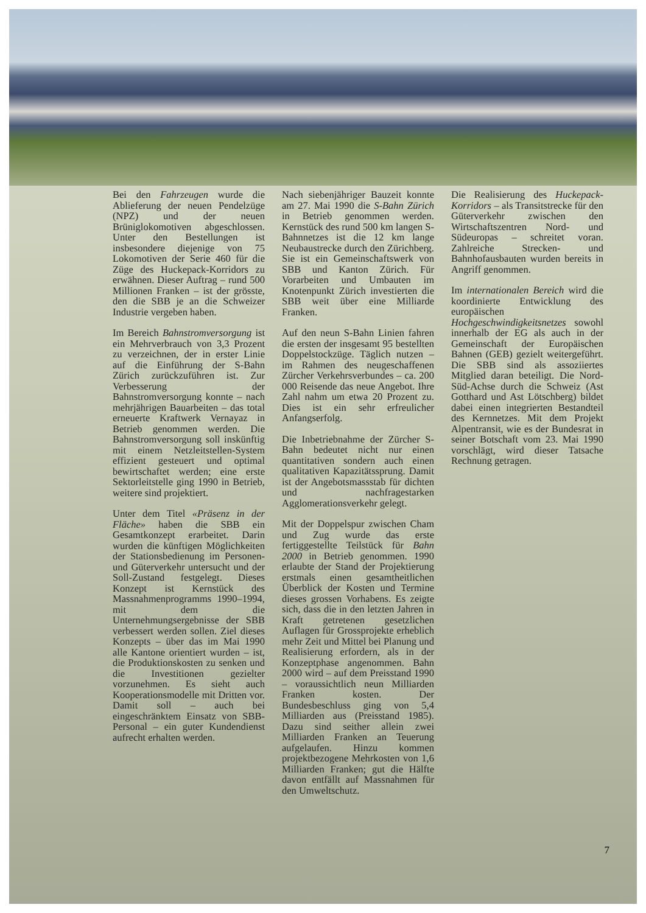Bei den Fahrzeugen wurde die Ablieferung der neuen Pendelzüge (NPZ) und der neuen Brüniglokomotiven abgeschlossen. Unter den Bestellungen ist insbesondere diejenige von 75 Lokomotiven der Serie 460 für die Züge des Huckepack-Korridors zu erwähnen. Dieser Auftrag – rund 500 Millionen Franken – ist der grösste, den die SBB je an die Schweizer Industrie vergeben haben.
Im Bereich Bahnstromversorgung ist ein Mehrverbrauch von 3,3 Prozent zu verzeichnen, der in erster Linie auf die Einführung der S-Bahn Zürich zurückzuführen ist. Zur Verbesserung der Bahnstromversorgung konnte – nach mehrjährigen Bauarbeiten – das total erneuerte Kraftwerk Vernayaz in Betrieb genommen werden. Die Bahnstromversorgung soll inskünftig mit einem Netzleitstellen-System effizient gesteuert und optimal bewirtschaftet werden; eine erste Sektorleitstelle ging 1990 in Betrieb, weitere sind projektiert.
Unter dem Titel «Präsenz in der Fläche» haben die SBB ein Gesamtkonzept erarbeitet. Darin wurden die künftigen Möglichkeiten der Stationsbedienung im Personen- und Güterverkehr untersucht und der Soll-Zustand festgelegt. Dieses Konzept ist Kernstück des Massnahmenprogramms 1990–1994, mit dem die Unternehmungsergebnisse der SBB verbessert werden sollen. Ziel dieses Konzepts – über das im Mai 1990 alle Kantone orientiert wurden – ist, die Produktionskosten zu senken und die Investitionen gezielter vorzunehmen. Es sieht auch Kooperationsmodelle mit Dritten vor. Damit soll – auch bei eingeschränktem Einsatz von SBB-Personal – ein guter Kundendienst aufrecht erhalten werden.
Nach siebenjähriger Bauzeit konnte am 27. Mai 1990 die S-Bahn Zürich in Betrieb genommen werden. Kernstück des rund 500 km langen S-Bahnnetzes ist die 12 km lange Neubaustrecke durch den Zürichberg. Sie ist ein Gemeinschaftswerk von SBB und Kanton Zürich. Für Vorarbeiten und Umbauten im Knotenpunkt Zürich investierten die SBB weit über eine Milliarde Franken.
Auf den neun S-Bahn Linien fahren die ersten der insgesamt 95 bestellten Doppelstockzüge. Täglich nutzen – im Rahmen des neugeschaffenen Zürcher Verkehrsverbundes – ca. 200 000 Reisende das neue Angebot. Ihre Zahl nahm um etwa 20 Prozent zu. Dies ist ein sehr erfreulicher Anfangserfolg.
Die Inbetriebnahme der Zürcher S-Bahn bedeutet nicht nur einen quantitativen sondern auch einen qualitativen Kapazitätssprung. Damit ist der Angebotsmassstab für dichten und nachfragestarken Agglomerationsverkehr gelegt.
Mit der Doppelspur zwischen Cham und Zug wurde das erste fertiggestellte Teilstück für Bahn 2000 in Betrieb genommen. 1990 erlaubte der Stand der Projektierung erstmals einen gesamtheitlichen Überblick der Kosten und Termine dieses grossen Vorhabens. Es zeigte sich, dass die in den letzten Jahren in Kraft getretenen gesetzlichen Auflagen für Grossprojekte erheblich mehr Zeit und Mittel bei Planung und Realisierung erfordern, als in der Konzeptphase angenommen. Bahn 2000 wird – auf dem Preisstand 1990 – voraussichtlich neun Milliarden Franken kosten. Der Bundesbeschluss ging von 5,4 Milliarden aus (Preisstand 1985). Dazu sind seither allein zwei Milliarden Franken an Teuerung aufgelaufen. Hinzu kommen projektbezogene Mehrkosten von 1,6 Milliarden Franken; gut die Hälfte davon entfällt auf Massnahmen für den Umweltschutz.
Die Realisierung des Huckepack-Korridors – als Transitstrecke für den Güterverkehr zwischen den Wirtschaftszentren Nord- und Südeuropas – schreitet voran. Zahlreiche Strecken- und Bahnhofausbauten wurden bereits in Angriff genommen.
Im internationalen Bereich wird die koordinierte Entwicklung des europäischen Hochgeschwindigkeitsnetzes sowohl innerhalb der EG als auch in der Gemeinschaft der Europäischen Bahnen (GEB) gezielt weitergeführt. Die SBB sind als assoziiertes Mitglied daran beteiligt. Die Nord-Süd-Achse durch die Schweiz (Ast Gotthard und Ast Lötschberg) bildet dabei einen integrierten Bestandteil des Kernnetzes. Mit dem Projekt Alpentransit, wie es der Bundesrat in seiner Botschaft vom 23. Mai 1990 vorschlägt, wird dieser Tatsache Rechnung getragen.
7